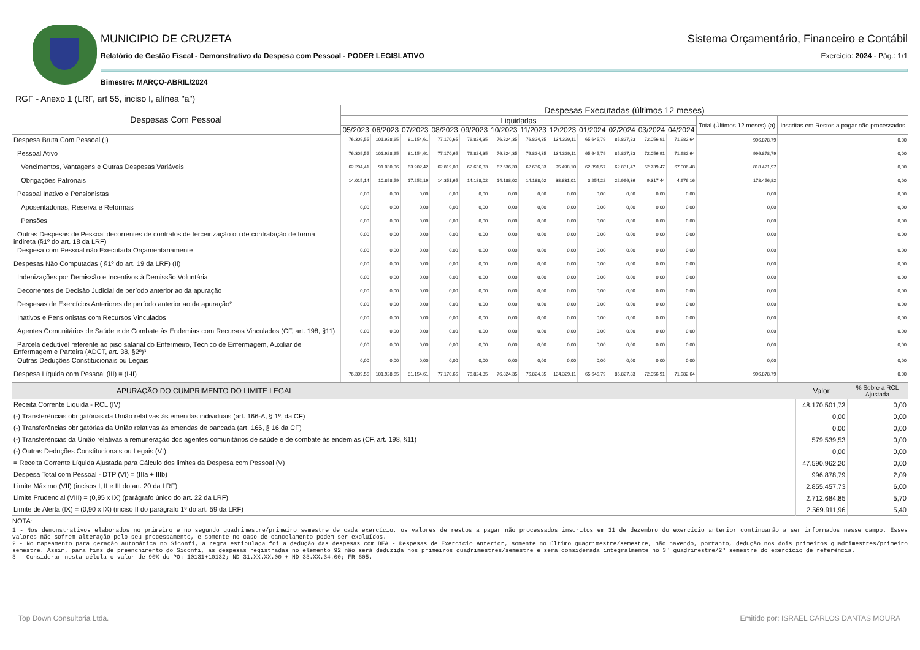MUNICIPIO DE CRUZETA Sistema Orçamentário, Financeiro e Contábil
Relatório de Gestão Fiscal - Demonstrativo da Despesa com Pessoal - PODER LEGISLATIVO
Exercício: 2024 - Pág.: 1/1
Bimestre: MARÇO-ABRIL/2024
RGF - Anexo 1 (LRF, art 55, inciso I, alínea "a")
| Despesas Com Pessoal | Despesas Executadas (últimos 12 meses) | | | | | | | | | | | | | |
| --- | --- | --- | --- | --- | --- | --- | --- | --- | --- | --- | --- | --- | --- | --- |
| | Liquidadas | | | | | | | | | | | | Total (Últimos 12 meses) (a) | Inscritas em Restos a pagar não processados |
| | 05/2023 | 06/2023 | 07/2023 | 08/2023 | 09/2023 | 10/2023 | 11/2023 | 12/2023 | 01/2024 | 02/2024 | 03/2024 | 04/2024 | | |
| Despesa Bruta Com Pessoal (I) | 76.309,55 | 101.928,65 | 81.154,61 | 77.170,65 | 76.824,35 | 76.824,35 | 76.824,35 | 134.329,11 | 65.645,79 | 85.827,83 | 72.056,91 | 71.982,64 | 996.878,79 | 0,00 |
| Pessoal Ativo | 76.309,55 | 101.928,65 | 81.154,61 | 77.170,65 | 76.824,35 | 76.824,35 | 76.824,35 | 134.329,11 | 65.645,79 | 85.827,83 | 72.056,91 | 71.982,64 | 996.878,79 | 0,00 |
| Vencimentos, Vantagens e Outras Despesas Variáveis | 62.294,41 | 91.030,06 | 63.902,42 | 62.819,00 | 62.636,33 | 62.636,33 | 62.636,33 | 95.498,10 | 62.391,57 | 62.831,47 | 62.739,47 | 67.006,48 | 818.421,97 | 0,00 |
| Obrigações Patronais | 14.015,14 | 10.898,59 | 17.252,19 | 14.351,65 | 14.188,02 | 14.188,02 | 14.188,02 | 38.831,01 | 3.254,22 | 22.996,36 | 9.317,44 | 4.976,16 | 178.456,82 | 0,00 |
| Pessoal Inativo e Pensionistas | 0,00 | 0,00 | 0,00 | 0,00 | 0,00 | 0,00 | 0,00 | 0,00 | 0,00 | 0,00 | 0,00 | 0,00 | 0,00 | 0,00 |
| Aposentadorias, Reserva e Reformas | 0,00 | 0,00 | 0,00 | 0,00 | 0,00 | 0,00 | 0,00 | 0,00 | 0,00 | 0,00 | 0,00 | 0,00 | 0,00 | 0,00 |
| Pensões | 0,00 | 0,00 | 0,00 | 0,00 | 0,00 | 0,00 | 0,00 | 0,00 | 0,00 | 0,00 | 0,00 | 0,00 | 0,00 | 0,00 |
| Outras Despesas de Pessoal decorrentes de contratos de terceirização ou de contratação de forma indireta (§1º do art. 18 da LRF) | 0,00 | 0,00 | 0,00 | 0,00 | 0,00 | 0,00 | 0,00 | 0,00 | 0,00 | 0,00 | 0,00 | 0,00 | 0,00 | 0,00 |
| Despesa com Pessoal não Executada Orçamentariamente | 0,00 | 0,00 | 0,00 | 0,00 | 0,00 | 0,00 | 0,00 | 0,00 | 0,00 | 0,00 | 0,00 | 0,00 | 0,00 | 0,00 |
| Despesas Não Computadas ( §1º do art. 19 da LRF) (II) | 0,00 | 0,00 | 0,00 | 0,00 | 0,00 | 0,00 | 0,00 | 0,00 | 0,00 | 0,00 | 0,00 | 0,00 | 0,00 | 0,00 |
| Indenizações por Demissão e Incentivos à Demissão Voluntária | 0,00 | 0,00 | 0,00 | 0,00 | 0,00 | 0,00 | 0,00 | 0,00 | 0,00 | 0,00 | 0,00 | 0,00 | 0,00 | 0,00 |
| Decorrentes de Decisão Judicial de período anterior ao da apuração | 0,00 | 0,00 | 0,00 | 0,00 | 0,00 | 0,00 | 0,00 | 0,00 | 0,00 | 0,00 | 0,00 | 0,00 | 0,00 | 0,00 |
| Despesas de Exercícios Anteriores de período anterior ao da apuração² | 0,00 | 0,00 | 0,00 | 0,00 | 0,00 | 0,00 | 0,00 | 0,00 | 0,00 | 0,00 | 0,00 | 0,00 | 0,00 | 0,00 |
| Inativos e Pensionistas com Recursos Vinculados | 0,00 | 0,00 | 0,00 | 0,00 | 0,00 | 0,00 | 0,00 | 0,00 | 0,00 | 0,00 | 0,00 | 0,00 | 0,00 | 0,00 |
| Agentes Comunitários de Saúde e de Combate às Endemias com Recursos Vinculados (CF, art. 198, §11) | 0,00 | 0,00 | 0,00 | 0,00 | 0,00 | 0,00 | 0,00 | 0,00 | 0,00 | 0,00 | 0,00 | 0,00 | 0,00 | 0,00 |
| Parcela dedutível referente ao piso salarial do Enfermeiro, Técnico de Enfermagem, Auxiliar de Enfermagem e Parteira (ADCT, art. 38, §2º)³ | 0,00 | 0,00 | 0,00 | 0,00 | 0,00 | 0,00 | 0,00 | 0,00 | 0,00 | 0,00 | 0,00 | 0,00 | 0,00 | 0,00 |
| Outras Deduções Constitucionais ou Legais | 0,00 | 0,00 | 0,00 | 0,00 | 0,00 | 0,00 | 0,00 | 0,00 | 0,00 | 0,00 | 0,00 | 0,00 | 0,00 | 0,00 |
| Despesa Líquida com Pessoal (III) = (I-II) | 76.309,55 | 101.928,65 | 81.154,61 | 77.170,65 | 76.824,35 | 76.824,35 | 76.824,35 | 134.329,11 | 65.645,79 | 85.827,83 | 72.056,91 | 71.982,64 | 996.878,79 | 0,00 |
| APURAÇÃO DO CUMPRIMENTO DO LIMITE LEGAL | Valor | % Sobre a RCL Ajustada |
| --- | --- | --- |
| Receita Corrente Líquida - RCL (IV) | 48.170.501,73 | 0,00 |
| (-) Transferências obrigatórias da União relativas às emendas individuais (art. 166-A, § 1º, da CF) | 0,00 | 0,00 |
| (-) Transferências obrigatórias da União relativas às emendas de bancada (art. 166, § 16 da CF) | 0,00 | 0,00 |
| (-) Transferências da União relativas à remuneração dos agentes comunitários de saúde e de combate às endemias (CF, art. 198, §11) | 579.539,53 | 0,00 |
| (-) Outras Deduções Constitucionais ou Legais (VI) | 0,00 | 0,00 |
| = Receita Corrente Líquida Ajustada para Cálculo dos limites da Despesa com Pessoal (V) | 47.590.962,20 | 0,00 |
| Despesa Total com Pessoal - DTP (VI) = (IIIa + IIIb) | 996.878,79 | 2,09 |
| Limite Máximo (VII) (incisos I, II e III do art. 20 da LRF) | 2.855.457,73 | 6,00 |
| Limite Prudencial (VIII) = (0,95 x IX) (parágrafo único do art. 22 da LRF) | 2.712.684,85 | 5,70 |
| Limite de Alerta (IX) = (0,90 x IX) (inciso II do parágrafo 1º do art. 59 da LRF) | 2.569.911,96 | 5,40 |
NOTA:
1 - Nos demonstrativos elaborados no primeiro e no segundo quadrimestre/primeiro semestre de cada exercício, os valores de restos a pagar não processados inscritos em 31 de dezembro do exercício anterior continuarão a ser informados nesse campo. Esses valores não sofrem alteração pelo seu processamento, e somente no caso de cancelamento podem ser excluídos.
2 - No mapeamento para geração automática no Siconfi, a regra estipulada foi a dedução das despesas com DEA - Despesas de Exercício Anterior, somente no último quadrimestre/semestre, não havendo, portanto, dedução nos dois primeiros quadrimestres/primeiro semestre. Assim, para fins de preenchimento do Siconfi, as despesas registradas no elemento 92 não será deduzida nos primeiros quadrimestres/semestre e será considerada integralmente no 3º quadrimestre/2º semestre do exercício de referência.
3 - Considerar nesta célula o valor de 90% do PO: 10131+10132; ND 31.XX.XX.00 + ND 33.XX.34.00; FR 605.
Top Down Consultoria Ltda. Emitido por: ISRAEL CARLOS DANTAS MOURA